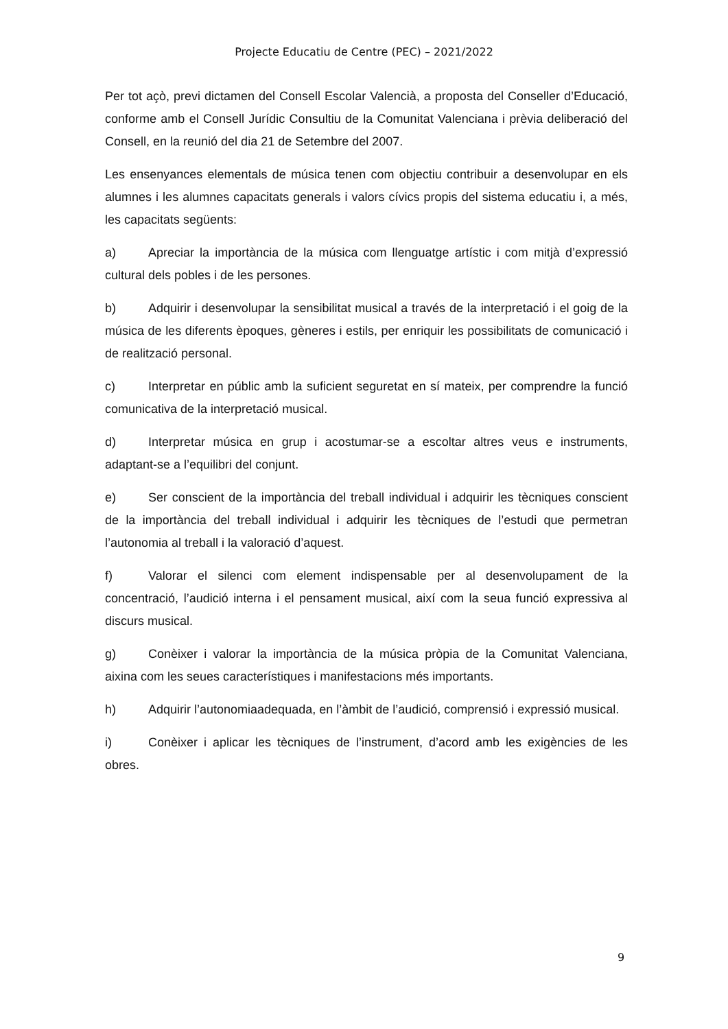Projecte Educatiu de Centre (PEC) – 2021/2022
Per tot açò, previ dictamen del Consell Escolar Valencià, a proposta del Conseller d’Educació, conforme amb el Consell Jurídic Consultiu de la Comunitat Valenciana i prèvia deliberació del Consell, en la reunió del dia 21 de Setembre del 2007.
Les ensenyances elementals de música tenen com objectiu contribuir a desenvolupar en els alumnes i les alumnes capacitats generals i valors cívics propis del sistema educatiu i, a més, les capacitats següents:
a) Apreciar la importància de la música com llenguatge artístic i com mitjà d’expressió cultural dels pobles i de les persones.
b) Adquirir i desenvolupar la sensibilitat musical a través de la interpretació i el goig de la música de les diferents èpoques, gèneres i estils, per enriquir les possibilitats de comunicació i de realització personal.
c) Interpretar en públic amb la suficient seguretat en sí mateix, per comprendre la funció comunicativa de la interpretació musical.
d) Interpretar música en grup i acostumar-se a escoltar altres veus e instruments, adaptant-se a l’equilibri del conjunt.
e) Ser conscient de la importància del treball individual i adquirir les tècniques conscient de la importància del treball individual i adquirir les tècniques de l’estudi que permetran l’autonomia al treball i la valoració d’aquest.
f) Valorar el silenci com element indispensable per al desenvolupament de la concentració, l’audició interna i el pensament musical, així com la seua funció expressiva al discurs musical.
g) Conèixer i valorar la importància de la música pròpia de la Comunitat Valenciana, aixina com les seues característiques i manifestacions més importants.
h) Adquirir l’autonomiaadequada, en l’àmbit de l’audició, comprensió i expressió musical.
i) Conèixer i aplicar les tècniques de l’instrument, d’acord amb les exigències de les obres.
9